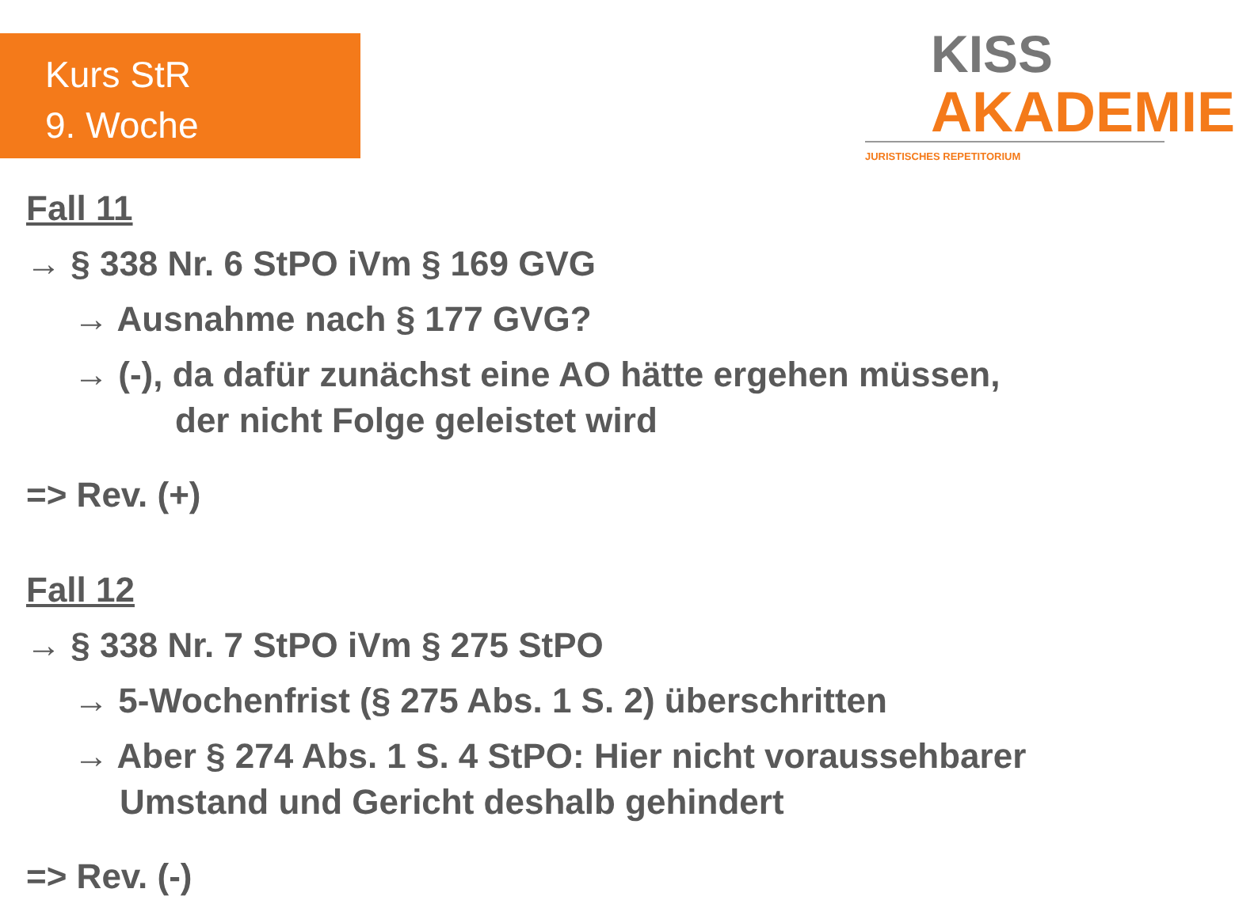Kurs StR
9. Woche
KISS
AKADEMIE
JURISTISCHES REPETITORIUM
Fall 11
→ § 338 Nr. 6 StPO iVm § 169 GVG
→ Ausnahme nach § 177 GVG?
→ (-), da dafür zunächst eine AO hätte ergehen müssen,
der nicht Folge geleistet wird
=> Rev. (+)
Fall 12
→ § 338 Nr. 7 StPO iVm § 275 StPO
→ 5-Wochenfrist (§ 275 Abs. 1 S. 2) überschritten
→ Aber § 274 Abs. 1 S. 4 StPO: Hier nicht voraussehbarer
Umstand und Gericht deshalb gehindert
=> Rev. (-)